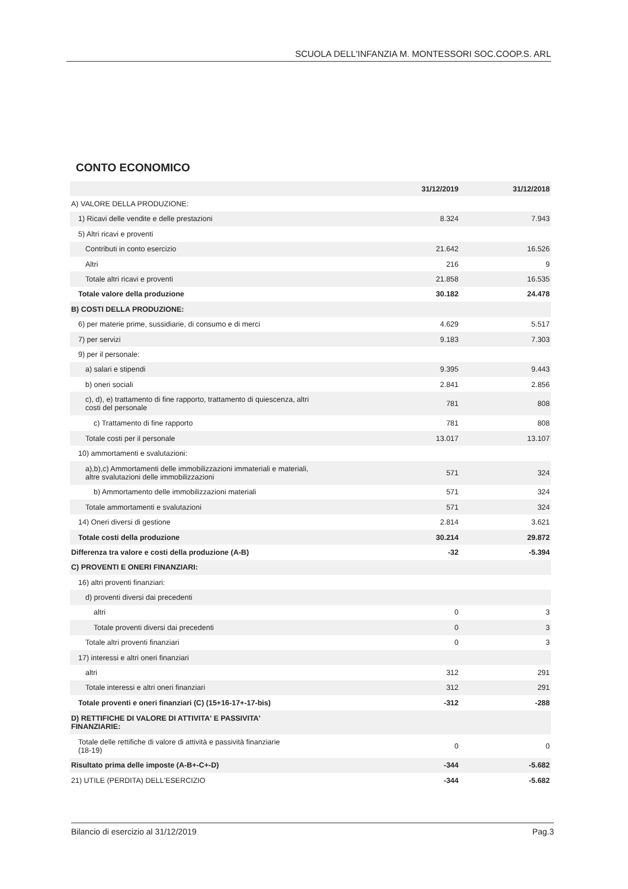SCUOLA DELL'INFANZIA M. MONTESSORI SOC.COOP.S. ARL
CONTO ECONOMICO
| | 31/12/2019 | 31/12/2018 |
| --- | --- | --- |
| A) VALORE DELLA PRODUZIONE: | | |
| 1) Ricavi delle vendite e delle prestazioni | 8.324 | 7.943 |
| 5) Altri ricavi e proventi | | |
| Contributi in conto esercizio | 21.642 | 16.526 |
| Altri | 216 | 9 |
| Totale altri ricavi e proventi | 21.858 | 16.535 |
| Totale valore della produzione | 30.182 | 24.478 |
| B) COSTI DELLA PRODUZIONE: | | |
| 6) per materie prime, sussidiarie, di consumo e di merci | 4.629 | 5.517 |
| 7) per servizi | 9.183 | 7.303 |
| 9) per il personale: | | |
| a) salari e stipendi | 9.395 | 9.443 |
| b) oneri sociali | 2.841 | 2.856 |
| c), d), e) trattamento di fine rapporto, trattamento di quiescenza, altri costi del personale | 781 | 808 |
| c) Trattamento di fine rapporto | 781 | 808 |
| Totale costi per il personale | 13.017 | 13.107 |
| 10) ammortamenti e svalutazioni: | | |
| a),b),c) Ammortamenti delle immobilizzazioni immateriali e materiali, altre svalutazioni delle immobilizzazioni | 571 | 324 |
| b) Ammortamento delle immobilizzazioni materiali | 571 | 324 |
| Totale ammortamenti e svalutazioni | 571 | 324 |
| 14) Oneri diversi di gestione | 2.814 | 3.621 |
| Totale costi della produzione | 30.214 | 29.872 |
| Differenza tra valore e costi della produzione (A-B) | -32 | -5.394 |
| C) PROVENTI E ONERI FINANZIARI: | | |
| 16) altri proventi finanziari: | | |
| d) proventi diversi dai precedenti | | |
| altri | 0 | 3 |
| Totale proventi diversi dai precedenti | 0 | 3 |
| Totale altri proventi finanziari | 0 | 3 |
| 17) interessi e altri oneri finanziari | | |
| altri | 312 | 291 |
| Totale interessi e altri oneri finanziari | 312 | 291 |
| Totale proventi e oneri finanziari (C) (15+16-17+-17-bis) | -312 | -288 |
| D) RETTIFICHE DI VALORE DI ATTIVITA' E PASSIVITA' FINANZIARIE: | | |
| Totale delle rettifiche di valore di attività e passività finanziarie (18-19) | 0 | 0 |
| Risultato prima delle imposte (A-B+-C+-D) | -344 | -5.682 |
| 21) UTILE (PERDITA) DELL'ESERCIZIO | -344 | -5.682 |
Bilancio di esercizio al 31/12/2019 Pag.3